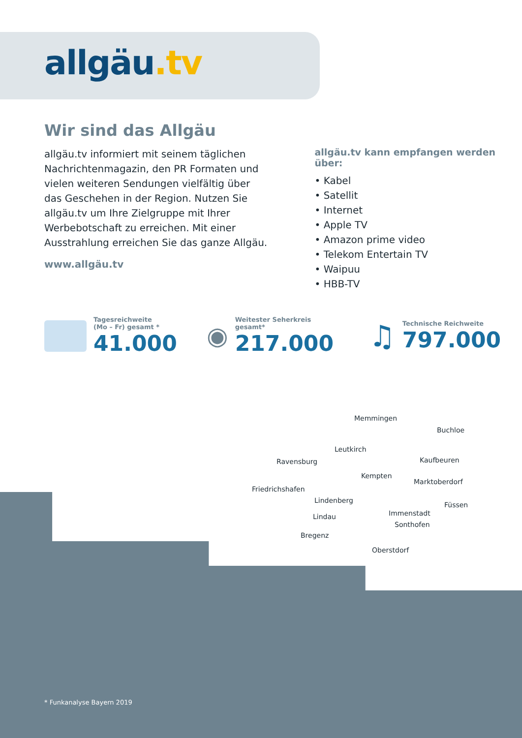allgäu.tv
Wir sind das Allgäu
allgäu.tv informiert mit seinem täglichen Nachrichtenmagazin, den PR Formaten und vielen weiteren Sendungen vielfältig über das Geschehen in der Region. Nutzen Sie allgäu.tv um Ihre Zielgruppe mit Ihrer Werbebotschaft zu erreichen. Mit einer Ausstrahlung erreichen Sie das ganze Allgäu.
www.allgäu.tv
allgäu.tv kann empfangen werden über:
• Kabel
• Satellit
• Internet
• Apple TV
• Amazon prime video
• Telekom Entertain TV
• Waipuu
• HBB-TV
Tagesreichweite
(Mo – Fr) gesamt *
41.000
◉
Weitester Seherkreis
gesamt*
217.000
♫
Technische Reichweite
797.000
Memmingen
Buchloe
Leutkirch
Ravensburg Kaufbeuren
Kempten
Marktoberdorf
Friedrichshafen
Lindenberg
Füssen
Immenstadt Lindau
Sonthofen
Bregenz
Oberstdorf
* Funkanalyse Bayern 2019